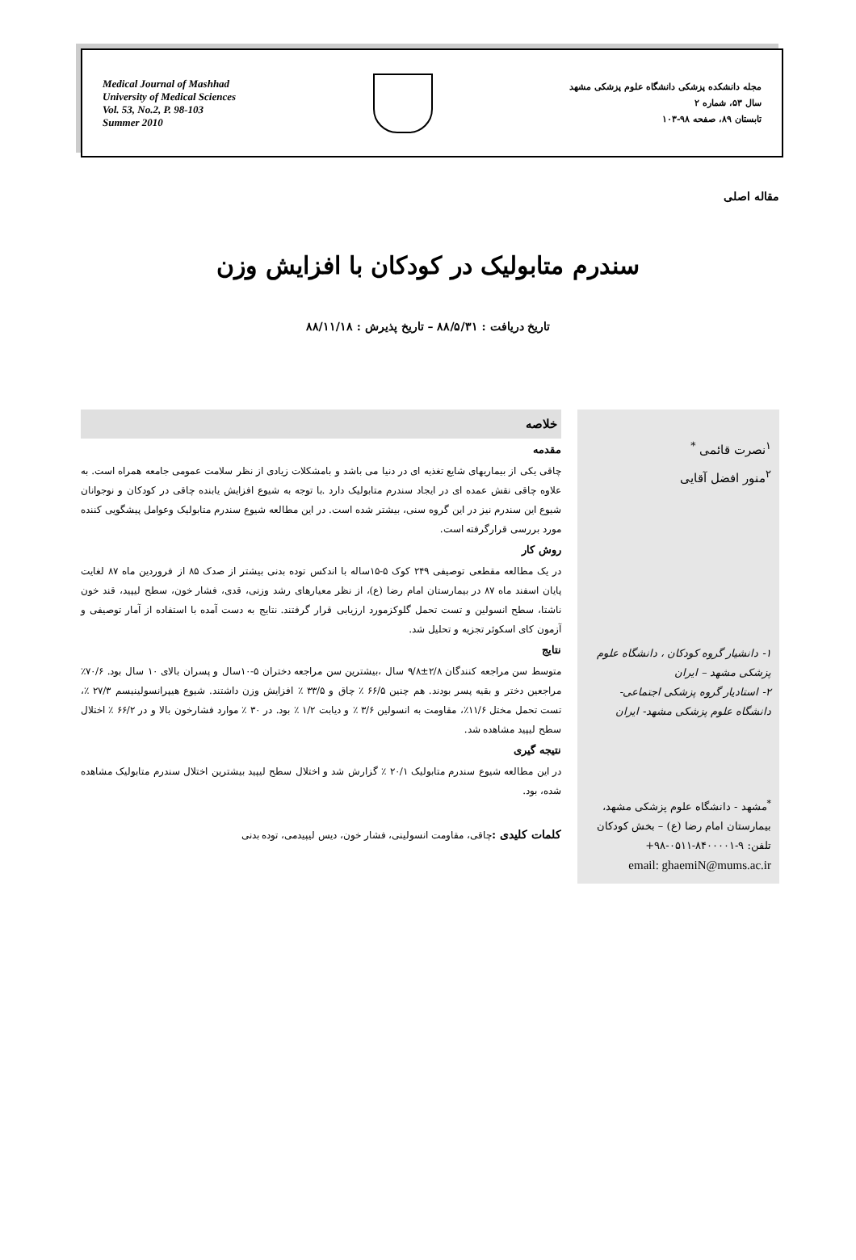Medical Journal of Mashhad
University of Medical Sciences
Vol. 53, No.2, P. 98-103
Summer 2010
مجله دانشکده پزشکی دانشگاه علوم پزشکی مشهد
سال ۵۳، شماره ۲
تابستان ۸۹، صفحه ۹۸-۱۰۳
مقاله اصلی
سندرم متابولیک در کودکان با افزایش وزن
تاریخ دریافت : ۸۸/۵/۳۱ – تاریخ پذیرش : ۸۸/۱۱/۱۸
<sup>۱</sup> نصرت قائمی <sup>*</sup>
<sup>۲</sup> منور افضل آقایی
۱- دانشیار گروه کودکان ، دانشگاه علوم پزشکی مشهد – ایران
۲- استادیار گروه پزشکی اجتماعی- دانشگاه علوم پزشکی مشهد- ایران
<sup>*</sup> مشهد - دانشگاه علوم پزشکی مشهد، بیمارستان امام رضا (ع) – بخش کودکان
تلفن: ۹-۸۴۰۰۰۰۱-۰۵۱۱-۹۸+
email: ghaemiN@mums.ac.ir
خلاصه
مقدمه
چاقی یکی از بیماریهای شایع تغذیه ای در دنیا می باشد و بامشکلات زیادی از نظر سلامت عمومی جامعه همراه است. به علاوه چاقی نقش عمده ای در ایجاد سندرم متابولیک دارد .با توجه به شیوع افزایش یابنده چاقی در کودکان و نوجوانان شیوع این سندرم نیز در این گروه سنی، بیشتر شده است. در این مطالعه شیوع سندرم متابولیک وعوامل پیشگویی کننده مورد بررسی قرارگرفته است.
روش کار
در یک مطالعه مقطعی توصیفی ۲۴۹ کوک ۵-۱۵ساله با اندکس توده بدنی بیشتر از صدک ۸۵ از فروردین ماه ۸۷ لغایت پایان اسفند ماه ۸۷ در بیمارستان امام رضا (ع)، از نظر معیارهای رشد وزنی، قدی، فشار خون، سطح لیپید، قند خون ناشتا، سطح انسولین و تست تحمل گلوکزمورد ارزیابی قرار گرفتند. نتایج به دست آمده با استفاده از آمار توصیفی و آزمون کای اسکوئر تجزیه و تحلیل شد.
نتایج
متوسط سن مراجعه کنندگان ۲/۸±۹/۸ سال ،بیشترین سن مراجعه دختران ۵-۱۰سال و پسران بالای ۱۰ سال بود. ۷۰/۶٪ مراجعین دختر و بقیه پسر بودند. هم چنین ۶۶/۵ ٪ چاق و ۳۳/۵ ٪ افزایش وزن داشتند. شیوع هیپرانسولینیسم ۲۷/۳ ٪، تست تحمل مختل ۱۱/۶٪، مقاومت به انسولین ۳/۶ ٪ و دیابت ۱/۲ ٪ بود. در ۳۰ ٪ موارد فشارخون بالا و در ۶۶/۲ ٪ اختلال سطح لیپید مشاهده شد.
نتیجه گیری
در این مطالعه شیوع سندرم متابولیک ۲۰/۱ ٪ گزارش شد و اختلال سطح لیپید بیشترین اختلال سندرم متابولیک مشاهده شده، بود.
کلمات کلیدی : چاقی، مقاومت انسولینی، فشار خون، دیس لیپیدمی، توده بدنی